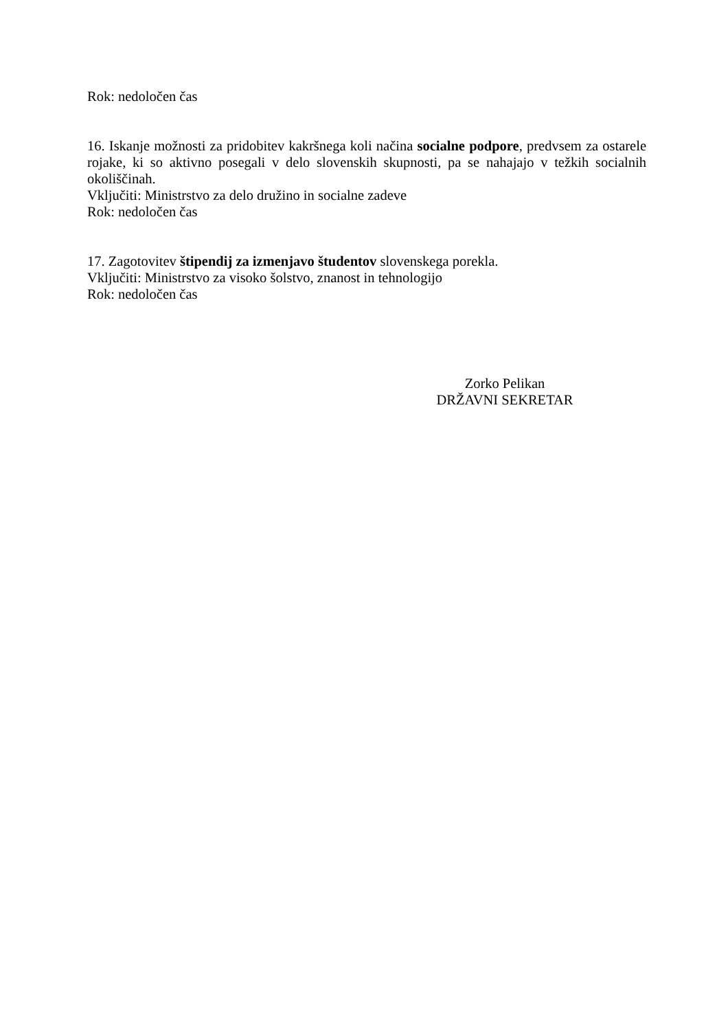Rok: nedoločen čas
16. Iskanje možnosti za pridobitev kakršnega koli načina socialne podpore, predvsem za ostarele rojake, ki so aktivno posegali v delo slovenskih skupnosti, pa se nahajajo v težkih socialnih okoliščinah.
Vključiti: Ministrstvo za delo družino in socialne zadeve
Rok: nedoločen čas
17. Zagotovitev štipendij za izmenjavo študentov slovenskega porekla.
Vključiti: Ministrstvo za visoko šolstvo, znanost in tehnologijo
Rok: nedoločen čas
Zorko Pelikan
DRŽAVNI SEKRETAR